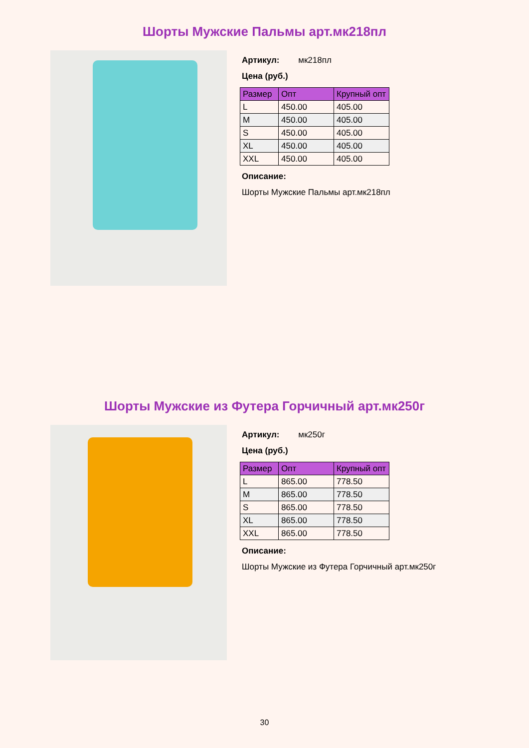Шорты Мужские Пальмы арт.мк218пл
Артикул: мк218пл
Цена (руб.)
| Размер | Опт | Крупный опт |
| --- | --- | --- |
| L | 450.00 | 405.00 |
| M | 450.00 | 405.00 |
| S | 450.00 | 405.00 |
| XL | 450.00 | 405.00 |
| XXL | 450.00 | 405.00 |
Описание:
Шорты Мужские Пальмы арт.мк218пл
Шорты Мужские из Футера Горчичный арт.мк250г
Артикул: мк250г
Цена (руб.)
| Размер | Опт | Крупный опт |
| --- | --- | --- |
| L | 865.00 | 778.50 |
| M | 865.00 | 778.50 |
| S | 865.00 | 778.50 |
| XL | 865.00 | 778.50 |
| XXL | 865.00 | 778.50 |
Описание:
Шорты Мужские из Футера Горчичный арт.мк250г
30